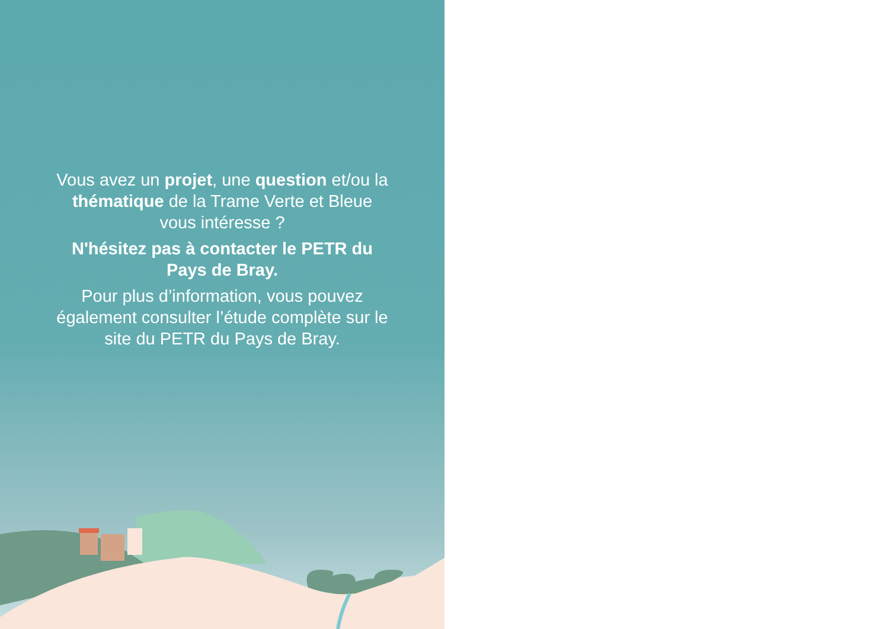Vous avez un projet, une question et/ou la thématique de la Trame Verte et Bleue vous intéresse ?
N'hésitez pas à contacter le PETR du Pays de Bray.
Pour plus d’information, vous pouvez également consulter l’étude complète sur le site du PETR du Pays de Bray.